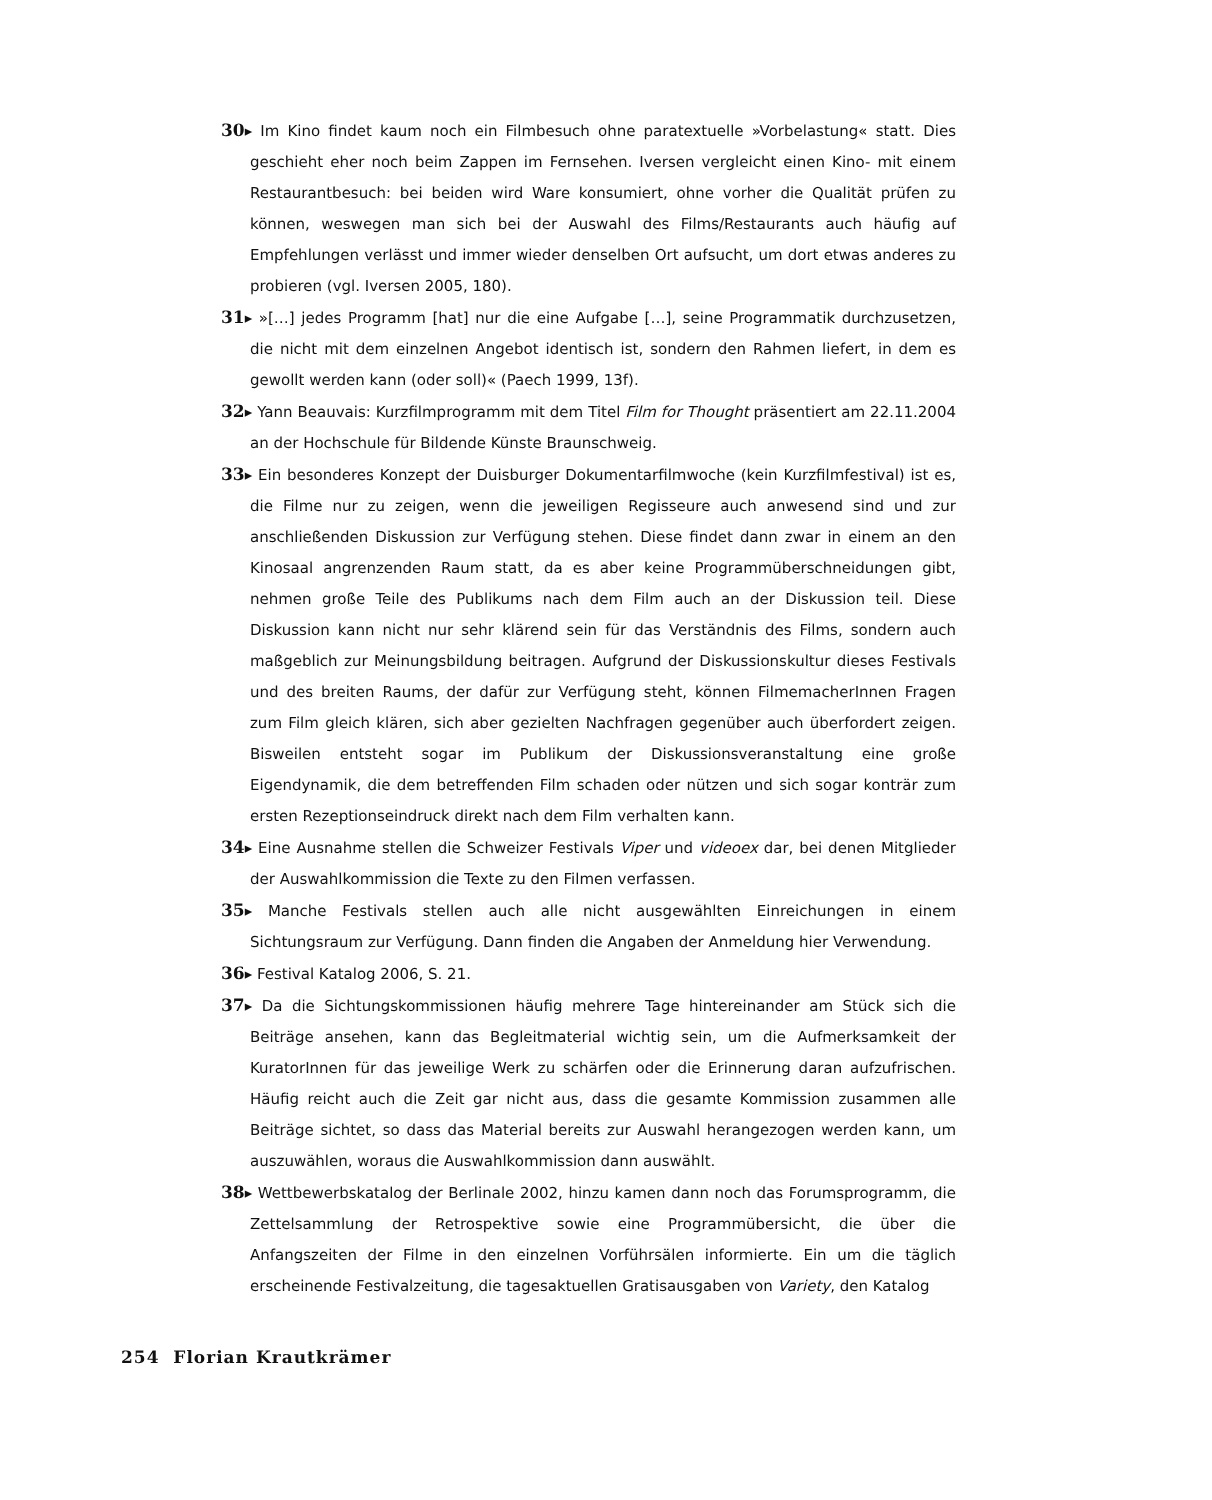30▸ Im Kino findet kaum noch ein Filmbesuch ohne paratextuelle »Vorbelastung« statt. Dies geschieht eher noch beim Zappen im Fernsehen. Iversen vergleicht einen Kino- mit einem Restaurantbesuch: bei beiden wird Ware konsumiert, ohne vorher die Qualität prüfen zu können, weswegen man sich bei der Auswahl des Films/Restaurants auch häufig auf Empfehlungen verlässt und immer wieder denselben Ort aufsucht, um dort etwas anderes zu probieren (vgl. Iversen 2005, 180).
31▸ »[…] jedes Programm [hat] nur die eine Aufgabe […], seine Programmatik durchzusetzen, die nicht mit dem einzelnen Angebot identisch ist, sondern den Rahmen liefert, in dem es gewollt werden kann (oder soll)« (Paech 1999, 13f).
32▸ Yann Beauvais: Kurzfilmprogramm mit dem Titel Film for Thought präsentiert am 22.11.2004 an der Hochschule für Bildende Künste Braunschweig.
33▸ Ein besonderes Konzept der Duisburger Dokumentarfilmwoche (kein Kurzfilmfestival) ist es, die Filme nur zu zeigen, wenn die jeweiligen Regisseure auch anwesend sind und zur anschließenden Diskussion zur Verfügung stehen. Diese findet dann zwar in einem an den Kinosaal angrenzenden Raum statt, da es aber keine Programmüberschneidungen gibt, nehmen große Teile des Publikums nach dem Film auch an der Diskussion teil. Diese Diskussion kann nicht nur sehr klärend sein für das Verständnis des Films, sondern auch maßgeblich zur Meinungsbildung beitragen. Aufgrund der Diskussionskultur dieses Festivals und des breiten Raums, der dafür zur Verfügung steht, können FilmemacherInnen Fragen zum Film gleich klären, sich aber gezielten Nachfragen gegenüber auch überfordert zeigen. Bisweilen entsteht sogar im Publikum der Diskussionsveranstaltung eine große Eigendynamik, die dem betreffenden Film schaden oder nützen und sich sogar konträr zum ersten Rezeptionseindruck direkt nach dem Film verhalten kann.
34▸ Eine Ausnahme stellen die Schweizer Festivals Viper und videoex dar, bei denen Mitglieder der Auswahlkommission die Texte zu den Filmen verfassen.
35▸ Manche Festivals stellen auch alle nicht ausgewählten Einreichungen in einem Sichtungsraum zur Verfügung. Dann finden die Angaben der Anmeldung hier Verwendung.
36▸ Festival Katalog 2006, S. 21.
37▸ Da die Sichtungskommissionen häufig mehrere Tage hintereinander am Stück sich die Beiträge ansehen, kann das Begleitmaterial wichtig sein, um die Aufmerksamkeit der KuratorInnen für das jeweilige Werk zu schärfen oder die Erinnerung daran aufzufrischen. Häufig reicht auch die Zeit gar nicht aus, dass die gesamte Kommission zusammen alle Beiträge sichtet, so dass das Material bereits zur Auswahl herangezogen werden kann, um auszuwählen, woraus die Auswahlkommission dann auswählt.
38▸ Wettbewerbskatalog der Berlinale 2002, hinzu kamen dann noch das Forumsprogramm, die Zettelsammlung der Retrospektive sowie eine Programmübersicht, die über die Anfangszeiten der Filme in den einzelnen Vorführsälen informierte. Ein um die täglich erscheinende Festivalzeitung, die tagesaktuellen Gratisausgaben von Variety, den Katalog
254 Florian Krautkrämer